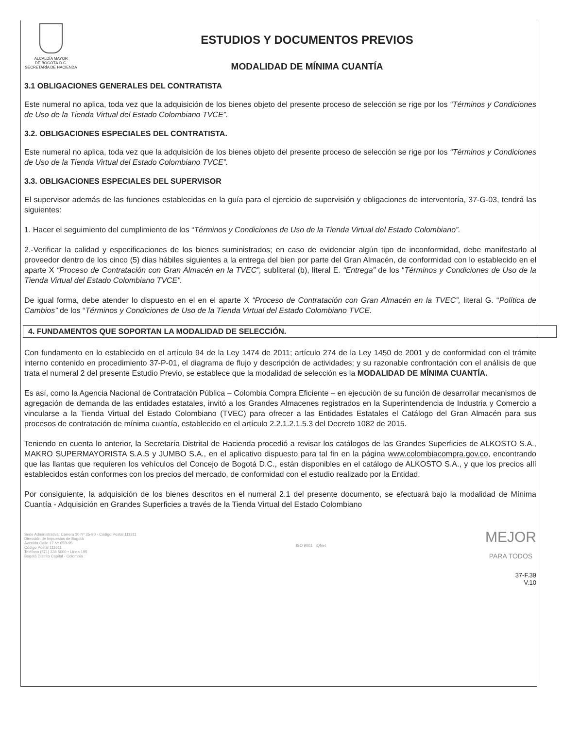ALCALDÍA MAYOR
DE BOGOTÁ D.C.
SECRETARÍA DE HACIENDA
ESTUDIOS Y DOCUMENTOS PREVIOS
MODALIDAD DE MÍNIMA CUANTÍA
3.1 OBLIGACIONES GENERALES DEL CONTRATISTA
Este numeral no aplica, toda vez que la adquisición de los bienes objeto del presente proceso de selección se rige por los “Términos y Condiciones de Uso de la Tienda Virtual del Estado Colombiano TVCE”.
3.2. OBLIGACIONES ESPECIALES DEL CONTRATISTA.
Este numeral no aplica, toda vez que la adquisición de los bienes objeto del presente proceso de selección se rige por los “Términos y Condiciones de Uso de la Tienda Virtual del Estado Colombiano TVCE”.
3.3. OBLIGACIONES ESPECIALES DEL SUPERVISOR
El supervisor además de las funciones establecidas en la guía para el ejercicio de supervisión y obligaciones de interventoría, 37-G-03, tendrá las siguientes:
1. Hacer el seguimiento del cumplimiento de los “Términos y Condiciones de Uso de la Tienda Virtual del Estado Colombiano”.
2.-Verificar la calidad y especificaciones de los bienes suministrados; en caso de evidenciar algún tipo de inconformidad, debe manifestarlo al proveedor dentro de los cinco (5) días hábiles siguientes a la entrega del bien por parte del Gran Almacén, de conformidad con lo establecido en el aparte X “Proceso de Contratación con Gran Almacén en la TVEC”, subliteral (b), literal E. “Entrega” de los “Términos y Condiciones de Uso de la Tienda Virtual del Estado Colombiano TVCE”.
De igual forma, debe atender lo dispuesto en el en el aparte X “Proceso de Contratación con Gran Almacén en la TVEC”, literal G. “Política de Cambios” de los “Términos y Condiciones de Uso de la Tienda Virtual del Estado Colombiano TVCE.
4. FUNDAMENTOS QUE SOPORTAN LA MODALIDAD DE SELECCIÓN.
Con fundamento en lo establecido en el artículo 94 de la Ley 1474 de 2011; artículo 274 de la Ley 1450 de 2001 y de conformidad con el trámite interno contenido en procedimiento 37-P-01, el diagrama de flujo y descripción de actividades; y su razonable confrontación con el análisis de que trata el numeral 2 del presente Estudio Previo, se establece que la modalidad de selección es la MODALIDAD DE MÍNIMA CUANTÍA.
Es así, como la Agencia Nacional de Contratación Pública – Colombia Compra Eficiente – en ejecución de su función de desarrollar mecanismos de agregación de demanda de las entidades estatales, invitó a los Grandes Almacenes registrados en la Superintendencia de Industria y Comercio a vincularse a la Tienda Virtual del Estado Colombiano (TVEC) para ofrecer a las Entidades Estatales el Catálogo del Gran Almacén para sus procesos de contratación de mínima cuantía, establecido en el artículo 2.2.1.2.1.5.3 del Decreto 1082 de 2015.
Teniendo en cuenta lo anterior, la Secretaría Distrital de Hacienda procedió a revisar los catálogos de las Grandes Superficies de ALKOSTO S.A., MAKRO SUPERMAYORISTA S.A.S y JUMBO S.A., en el aplicativo dispuesto para tal fin en la página www.colombiacompra.gov.co, encontrando que las llantas que requieren los vehículos del Concejo de Bogotá D.C., están disponibles en el catálogo de ALKOSTO S.A., y que los precios allí establecidos están conformes con los precios del mercado, de conformidad con el estudio realizado por la Entidad.
Por consiguiente, la adquisición de los bienes descritos en el numeral 2.1 del presente documento, se efectuará bajo la modalidad de Mínima Cuantía - Adquisición en Grandes Superficies a través de la Tienda Virtual del Estado Colombiano
Sede Administrativa: Carrera 30 Nº 25-90 - Código Postal 111311
Dirección de Impuestos de Bogotá
Avenida Calle 17 Nº 65B-95
Código Postal 111611
Teléfono (571) 338 5000 • Línea 195
Bogotá Distrito Capital - Colombia
ISO 9001 IQNet
MEJOR
PARA TODOS
37-F.39
V.10